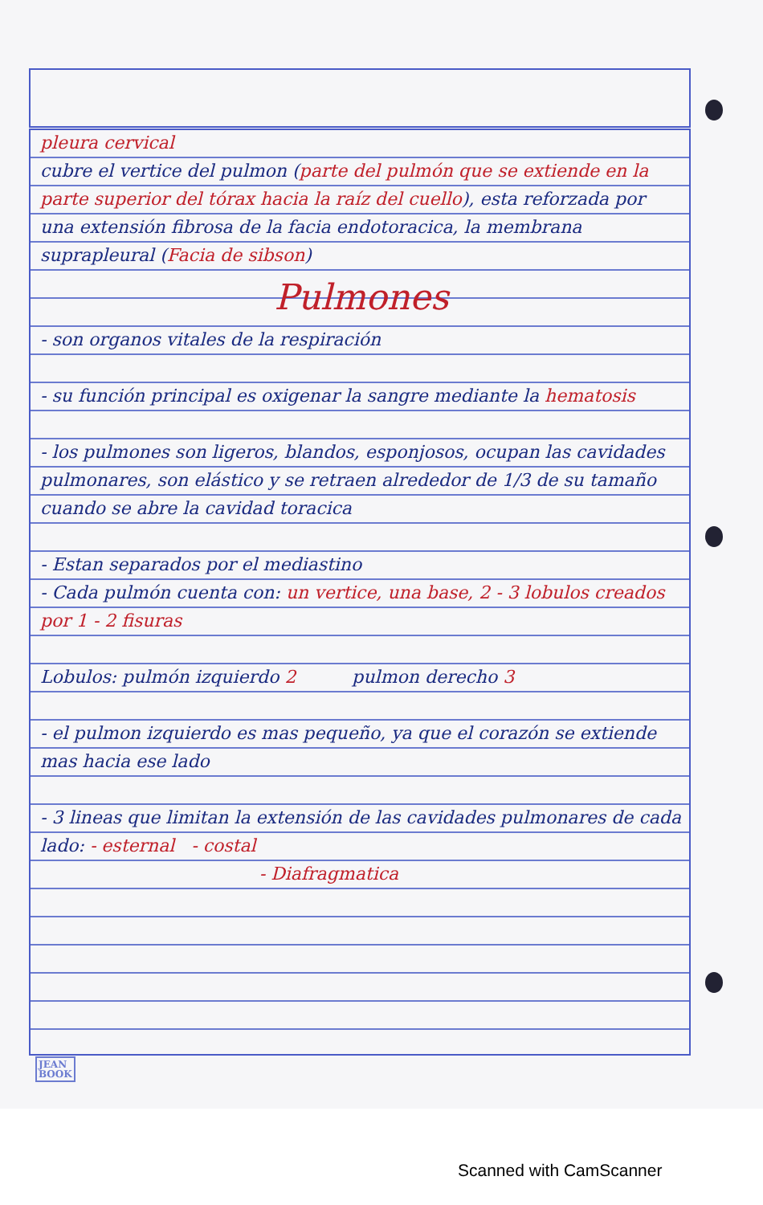pleura cervical
cubre el vertice del pulmon (parte del pulmón que se extiende en la parte superior del tórax hacia la raíz del cuello), esta reforzada por una extensión fibrosa de la facia endotoracica, la membrana suprapleural (Facia de sibson)
Pulmones
- son organos vitales de la respiración
- su función principal es oxigenar la sangre mediante la hematosis
- los pulmones son ligeros, blandos, esponjosos, ocupan las cavidades pulmonares, son elástico y se retraen alrededor de 1/3 de su tamaño cuando se abre la cavidad toracica
- Estan separados por el mediastino
- Cada pulmón cuenta con: un vertice, una base, 2 - 3 lobulos creados por 1 - 2 fisuras
Lobulos: pulmón izquierdo 2 pulmon derecho 3
- el pulmon izquierdo es mas pequeño, ya que el corazón se extiende mas hacia ese lado
- 3 lineas que limitan la extensión de las cavidades pulmonares de cada lado: - esternal - costal
- Diafragmatica
JEAN
BOOK
Scanned with CamScanner